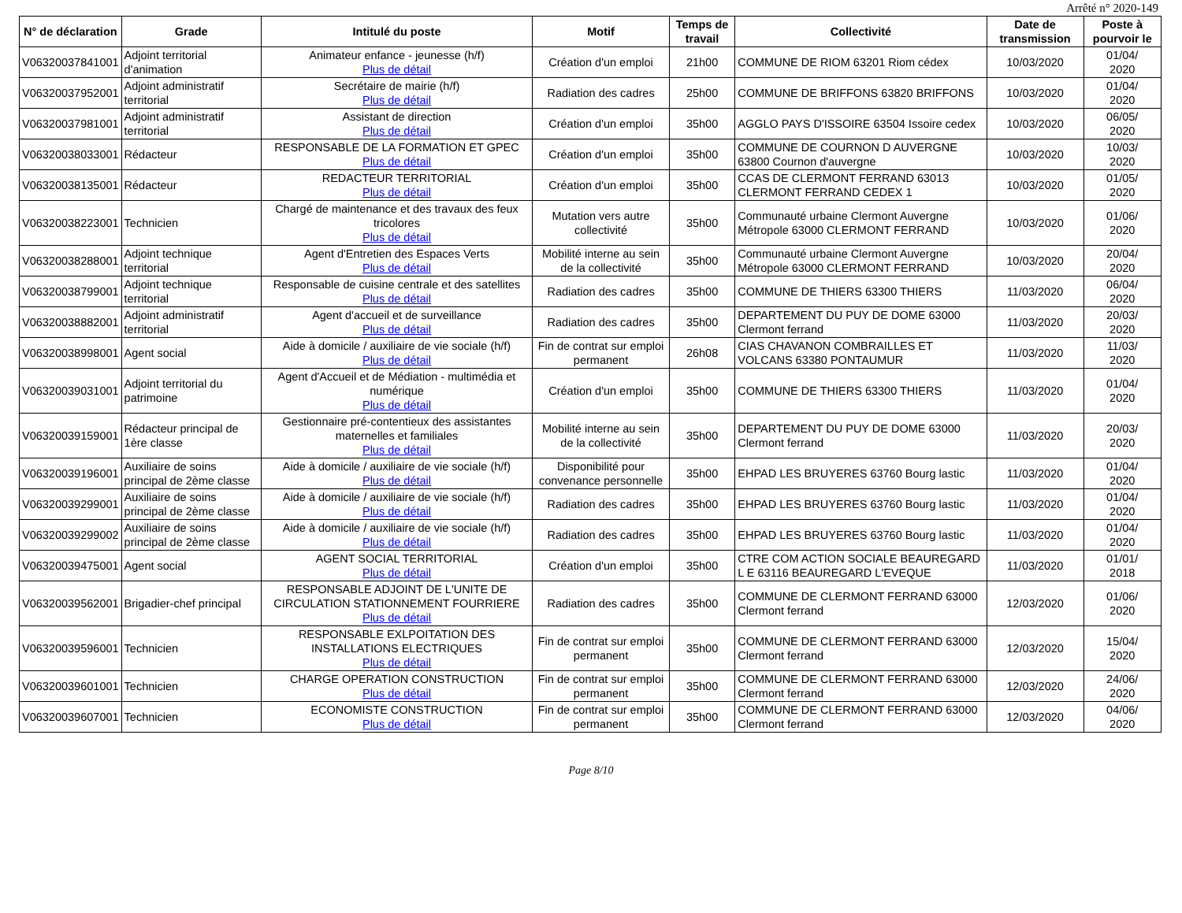Arrêté n° 2020-149
| N° de déclaration | Grade | Intitulé du poste | Motif | Temps de travail | Collectivité | Date de transmission | Poste à pourvoir le |
| --- | --- | --- | --- | --- | --- | --- | --- |
| V06320037841001 | Adjoint territorial d'animation | Animateur enfance - jeunesse (h/f) Plus de détail | Création d'un emploi | 21h00 | COMMUNE DE RIOM 63201 Riom cédex | 10/03/2020 | 01/04/ 2020 |
| V06320037952001 | Adjoint administratif territorial | Secrétaire de mairie (h/f) Plus de détail | Radiation des cadres | 25h00 | COMMUNE DE BRIFFONS 63820 BRIFFONS | 10/03/2020 | 01/04/ 2020 |
| V06320037981001 | Adjoint administratif territorial | Assistant de direction Plus de détail | Création d'un emploi | 35h00 | AGGLO PAYS D'ISSOIRE 63504 Issoire cedex | 10/03/2020 | 06/05/ 2020 |
| V06320038033001 | Rédacteur | RESPONSABLE DE LA FORMATION ET GPEC Plus de détail | Création d'un emploi | 35h00 | COMMUNE DE COURNON D AUVERGNE 63800 Cournon d'auvergne | 10/03/2020 | 10/03/ 2020 |
| V06320038135001 | Rédacteur | REDACTEUR TERRITORIAL Plus de détail | Création d'un emploi | 35h00 | CCAS DE CLERMONT FERRAND 63013 CLERMONT FERRAND CEDEX 1 | 10/03/2020 | 01/05/ 2020 |
| V06320038223001 | Technicien | Chargé de maintenance et des travaux des feux tricolores Plus de détail | Mutation vers autre collectivité | 35h00 | Communauté urbaine Clermont Auvergne Métropole 63000 CLERMONT FERRAND | 10/03/2020 | 01/06/ 2020 |
| V06320038288001 | Adjoint technique territorial | Agent d'Entretien des Espaces Verts Plus de détail | Mobilité interne au sein de la collectivité | 35h00 | Communauté urbaine Clermont Auvergne Métropole 63000 CLERMONT FERRAND | 10/03/2020 | 20/04/ 2020 |
| V06320038799001 | Adjoint technique territorial | Responsable de cuisine centrale et des satellites Plus de détail | Radiation des cadres | 35h00 | COMMUNE DE THIERS 63300 THIERS | 11/03/2020 | 06/04/ 2020 |
| V06320038882001 | Adjoint administratif territorial | Agent d'accueil et de surveillance Plus de détail | Radiation des cadres | 35h00 | DEPARTEMENT DU PUY DE DOME 63000 Clermont ferrand | 11/03/2020 | 20/03/ 2020 |
| V06320038998001 | Agent social | Aide à domicile / auxiliaire de vie sociale (h/f) Plus de détail | Fin de contrat sur emploi permanent | 26h08 | CIAS CHAVANON COMBRAILLES ET VOLCANS 63380 PONTAUMUR | 11/03/2020 | 11/03/ 2020 |
| V06320039031001 | Adjoint territorial du patrimoine | Agent d'Accueil et de Médiation - multimédia et numérique Plus de détail | Création d'un emploi | 35h00 | COMMUNE DE THIERS 63300 THIERS | 11/03/2020 | 01/04/ 2020 |
| V06320039159001 | Rédacteur principal de 1ère classe | Gestionnaire pré-contentieux des assistantes maternelles et familiales Plus de détail | Mobilité interne au sein de la collectivité | 35h00 | DEPARTEMENT DU PUY DE DOME 63000 Clermont ferrand | 11/03/2020 | 20/03/ 2020 |
| V06320039196001 | Auxiliaire de soins principal de 2ème classe | Aide à domicile / auxiliaire de vie sociale (h/f) Plus de détail | Disponibilité pour convenance personnelle | 35h00 | EHPAD LES BRUYERES 63760 Bourg lastic | 11/03/2020 | 01/04/ 2020 |
| V06320039299001 | Auxiliaire de soins principal de 2ème classe | Aide à domicile / auxiliaire de vie sociale (h/f) Plus de détail | Radiation des cadres | 35h00 | EHPAD LES BRUYERES 63760 Bourg lastic | 11/03/2020 | 01/04/ 2020 |
| V06320039299002 | Auxiliaire de soins principal de 2ème classe | Aide à domicile / auxiliaire de vie sociale (h/f) Plus de détail | Radiation des cadres | 35h00 | EHPAD LES BRUYERES 63760 Bourg lastic | 11/03/2020 | 01/04/ 2020 |
| V06320039475001 | Agent social | AGENT SOCIAL TERRITORIAL Plus de détail | Création d'un emploi | 35h00 | CTRE COM ACTION SOCIALE BEAUREGARD L E 63116 BEAUREGARD L'EVEQUE | 11/03/2020 | 01/01/ 2018 |
| V06320039562001 | Brigadier-chef principal | RESPONSABLE ADJOINT DE L'UNITE DE CIRCULATION STATIONNEMENT FOURRIERE Plus de détail | Radiation des cadres | 35h00 | COMMUNE DE CLERMONT FERRAND 63000 Clermont ferrand | 12/03/2020 | 01/06/ 2020 |
| V06320039596001 | Technicien | RESPONSABLE EXLPOITATION DES INSTALLATIONS ELECTRIQUES Plus de détail | Fin de contrat sur emploi permanent | 35h00 | COMMUNE DE CLERMONT FERRAND 63000 Clermont ferrand | 12/03/2020 | 15/04/ 2020 |
| V06320039601001 | Technicien | CHARGE OPERATION CONSTRUCTION Plus de détail | Fin de contrat sur emploi permanent | 35h00 | COMMUNE DE CLERMONT FERRAND 63000 Clermont ferrand | 12/03/2020 | 24/06/ 2020 |
| V06320039607001 | Technicien | ECONOMISTE CONSTRUCTION Plus de détail | Fin de contrat sur emploi permanent | 35h00 | COMMUNE DE CLERMONT FERRAND 63000 Clermont ferrand | 12/03/2020 | 04/06/ 2020 |
Page 8/10